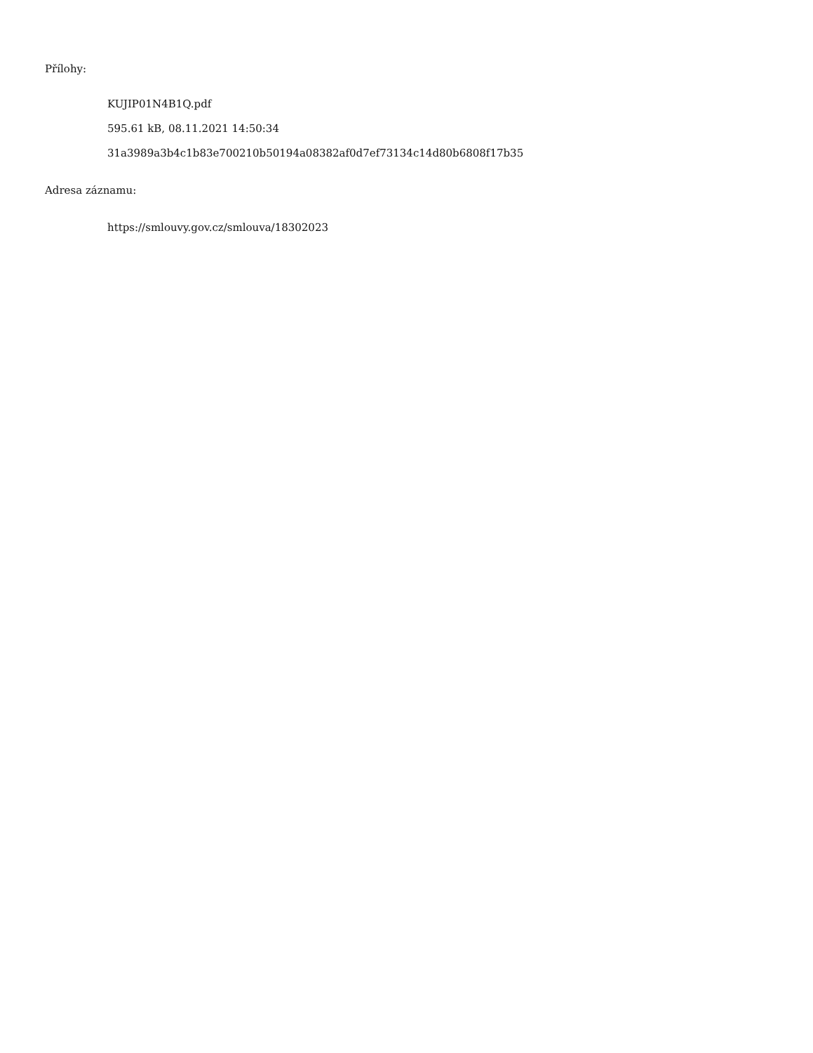Přílohy:
KUJIP01N4B1Q.pdf
595.61 kB, 08.11.2021 14:50:34
31a3989a3b4c1b83e700210b50194a08382af0d7ef73134c14d80b6808f17b35
Adresa záznamu:
https://smlouvy.gov.cz/smlouva/18302023